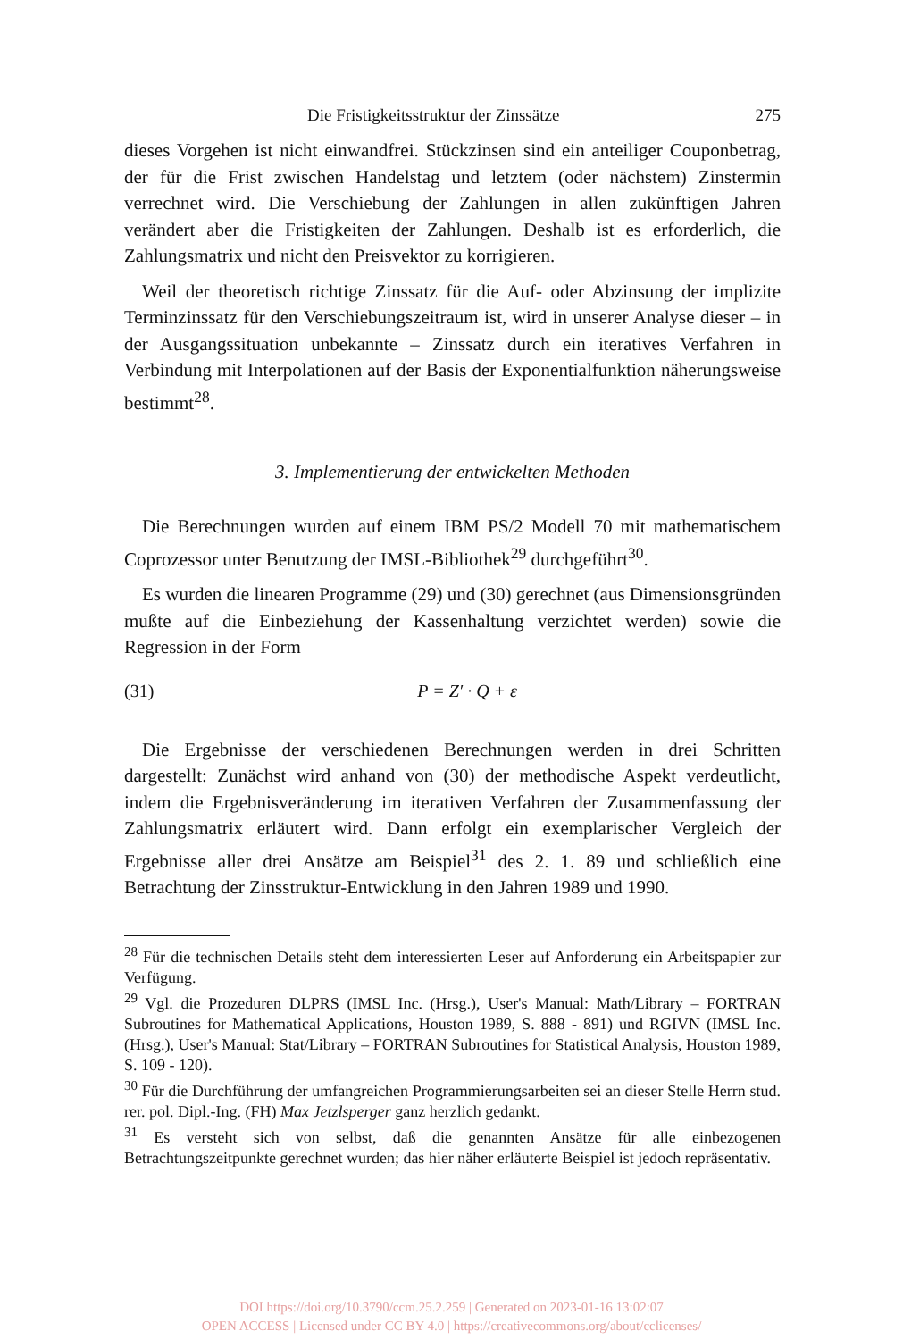Die Fristigkeitsstruktur der Zinssätze 275
dieses Vorgehen ist nicht einwandfrei. Stückzinsen sind ein anteiliger Couponbetrag, der für die Frist zwischen Handelstag und letztem (oder nächstem) Zinstermin verrechnet wird. Die Verschiebung der Zahlungen in allen zukünftigen Jahren verändert aber die Fristigkeiten der Zahlungen. Deshalb ist es erforderlich, die Zahlungsmatrix und nicht den Preisvektor zu korrigieren.
Weil der theoretisch richtige Zinssatz für die Auf- oder Abzinsung der implizite Terminzinssatz für den Verschiebungszeitraum ist, wird in unserer Analyse dieser – in der Ausgangssituation unbekannte – Zinssatz durch ein iteratives Verfahren in Verbindung mit Interpolationen auf der Basis der Exponentialfunktion näherungsweise bestimmt<sup>28</sup>.
3. Implementierung der entwickelten Methoden
Die Berechnungen wurden auf einem IBM PS/2 Modell 70 mit mathematischem Coprozessor unter Benutzung der IMSL-Bibliothek<sup>29</sup> durchgeführt<sup>30</sup>.
Es wurden die linearen Programme (29) und (30) gerechnet (aus Dimensionsgründen mußte auf die Einbeziehung der Kassenhaltung verzichtet werden) sowie die Regression in der Form
(31) P = Z′ · Q + ε
Die Ergebnisse der verschiedenen Berechnungen werden in drei Schritten dargestellt: Zunächst wird anhand von (30) der methodische Aspekt verdeutlicht, indem die Ergebnisveränderung im iterativen Verfahren der Zusammenfassung der Zahlungsmatrix erläutert wird. Dann erfolgt ein exemplarischer Vergleich der Ergebnisse aller drei Ansätze am Beispiel<sup>31</sup> des 2. 1. 89 und schließlich eine Betrachtung der Zinsstruktur-Entwicklung in den Jahren 1989 und 1990.
<sup>28</sup> Für die technischen Details steht dem interessierten Leser auf Anforderung ein Arbeitspapier zur Verfügung.
<sup>29</sup> Vgl. die Prozeduren DLPRS (IMSL Inc. (Hrsg.), User's Manual: Math/Library – FORTRAN Subroutines for Mathematical Applications, Houston 1989, S. 888 - 891) und RGIVN (IMSL Inc. (Hrsg.), User's Manual: Stat/Library – FORTRAN Subroutines for Statistical Analysis, Houston 1989, S. 109 - 120).
<sup>30</sup> Für die Durchführung der umfangreichen Programmierungsarbeiten sei an dieser Stelle Herrn stud. rer. pol. Dipl.-Ing. (FH) Max Jetzlsperger ganz herzlich gedankt.
<sup>31</sup> Es versteht sich von selbst, daß die genannten Ansätze für alle einbezogenen Betrachtungszeitpunkte gerechnet wurden; das hier näher erläuterte Beispiel ist jedoch repräsentativ.
DOI https://doi.org/10.3790/ccm.25.2.259 | Generated on 2023-01-16 13:02:07
OPEN ACCESS | Licensed under CC BY 4.0 | https://creativecommons.org/about/cclicenses/